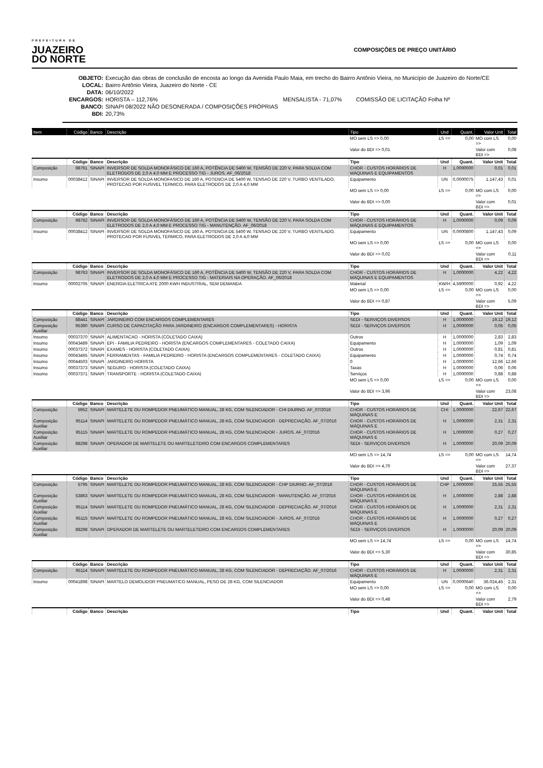PREFEITURA DE
JUAZEIRO
DO NORTE
COMPOSIÇÕES DE PREÇO UNITÁRIO
OBJETO: Execução das obras de conclusão de encosta ao longo da Avenida Paulo Maia, em trecho do Bairro Antônio Vieira, no Município de Juazeiro do Norte/CE
LOCAL: Bairro Antônio Vieira, Juazeiro do Norte - CE
DATA: 06/10/2022
ENCARGOS: HORISTA – 112,76% MENSALISTA - 71,07% COMISSÃO DE LICITAÇÃO Folha Nº
BANCO: SINAPI 08/2022 NÃO DESONERADA / COMPOSIÇÕES PRÓPRIAS
BDI: 20,73%
| Item | Código | Banco | Descrição | Tipo | Und | Quant. | Valor Unit | Total |
| --- | --- | --- | --- | --- | --- | --- | --- | --- |
| | | | | MO sem LS => 0,00 | LS => | 0,00 | MO com LS => | 0,00 |
| | | | | Valor do BDI => 0,01 | | | Valor com BDI => | 0,08 |
| | Código | Banco | Descrição | Tipo | Und | Quant. | Valor Unit | Total |
| Composição | 98761 | SINAPI | INVERSOR DE SOLDA MONOFÁSICO DE 160 A, POTÊNCIA DE 5400 W, TENSÃO DE 220 V, PARA SOLDA COM ELETRODOS DE 2,0 A 4,0 MM E PROCESSO TIG - JUROS. AF_06/2018 | CHOR - CUSTOS HORÁRIOS DE MÁQUINAS E EQUIPAMENTOS | H | 1,0000000 | 0,01 | 0,01 |
| Insumo | 00038412 | SINAPI | INVERSOR DE SOLDA MONOFASICO DE 160 A, POTENCIA DE 5400 W, TENSAO DE 220 V, TURBO VENTILADO, PROTECAO POR FUSIVEL TERMICO, PARA ELETRODOS DE 2,0 A 4,0 MM | Equipamento | UN | 0,0000075 | 1.147,43 | 0,01 |
| | | | | MO sem LS => 0,00 | LS => | 0,00 | MO com LS => | 0,00 |
| | | | | Valor do BDI => 0,00 | | | Valor com BDI => | 0,01 |
| | Código | Banco | Descrição | Tipo | Und | Quant. | Valor Unit | Total |
| Composição | 98762 | SINAPI | INVERSOR DE SOLDA MONOFÁSICO DE 160 A, POTÊNCIA DE 5400 W, TENSÃO DE 220 V, PARA SOLDA COM ELETRODOS DE 2,0 A 4,0 MM E PROCESSO TIG - MANUTENÇÃO. AF_06/2018 | CHOR - CUSTOS HORÁRIOS DE MÁQUINAS E EQUIPAMENTOS | H | 1,0000000 | 0,09 | 0,09 |
| Insumo | 00038412 | SINAPI | INVERSOR DE SOLDA MONOFASICO DE 160 A, POTENCIA DE 5400 W, TENSAO DE 220 V, TURBO VENTILADO, PROTECAO POR FUSIVEL TERMICO, PARA ELETRODOS DE 2,0 A 4,0 MM | Equipamento | UN | 0,0000800 | 1.147,43 | 0,09 |
| | | | | MO sem LS => 0,00 | LS => | 0,00 | MO com LS => | 0,00 |
| | | | | Valor do BDI => 0,02 | | | Valor com BDI => | 0,11 |
| | Código | Banco | Descrição | Tipo | Und | Quant. | Valor Unit | Total |
| Composição | 98763 | SINAPI | INVERSOR DE SOLDA MONOFÁSICO DE 160 A, POTÊNCIA DE 5400 W, TENSÃO DE 220 V, PARA SOLDA COM ELETRODOS DE 2,0 A 4,0 MM E PROCESSO TIG - MATERIAIS NA OPERAÇÃO. AF_06/2018 | CHOR - CUSTOS HORÁRIOS DE MÁQUINAS E EQUIPAMENTOS | H | 1,0000000 | 4,22 | 4,22 |
| Insumo | 00002705 | SINAPI | ENERGIA ELETRICA ATE 2000 KWH INDUSTRIAL, SEM DEMANDA | Material | KW/H | 4,5900000 | 0,92 | 4,22 |
| | | | | MO sem LS => 0,00 | LS => | 0,00 | MO com LS => | 0,00 |
| | | | | Valor do BDI => 0,87 | | | Valor com BDI => | 5,09 |
| | Código | Banco | Descrição | Tipo | Und | Quant. | Valor Unit | Total |
| Composição | 88441 | SINAPI | JARDINEIRO COM ENCARGOS COMPLEMENTARES | SEDI - SERVIÇOS DIVERSOS | H | 1,0000000 | 19,12 | 19,12 |
| Composição Auxiliar | 95390 | SINAPI | CURSO DE CAPACITAÇÃO PARA JARDINEIRO (ENCARGOS COMPLEMENTARES) - HORISTA | SEDI - SERVIÇOS DIVERSOS | H | 1,0000000 | 0,05 | 0,05 |
| Insumo | 00037370 | SINAPI | ALIMENTACAO - HORISTA (COLETADO CAIXA) | Outros | H | 1,0000000 | 2,83 | 2,83 |
| Insumo | 00043489 | SINAPI | EPI - FAMILIA PEDREIRO - HORISTA (ENCARGOS COMPLEMENTARES - COLETADO CAIXA) | Equipamento | H | 1,0000000 | 1,09 | 1,09 |
| Insumo | 00037372 | SINAPI | EXAMES - HORISTA (COLETADO CAIXA) | Outros | H | 1,0000000 | 0,81 | 0,81 |
| Insumo | 00043465 | SINAPI | FERRAMENTAS - FAMILIA PEDREIRO - HORISTA (ENCARGOS COMPLEMENTARES - COLETADO CAIXA) | Equipamento | H | 1,0000000 | 0,74 | 0,74 |
| Insumo | 00044503 | SINAPI | JARDINEIRO HORISTA | 0 | H | 1,0000000 | 12,66 | 12,66 |
| Insumo | 00037373 | SINAPI | SEGURO - HORISTA (COLETADO CAIXA) | Taxas | H | 1,0000000 | 0,06 | 0,06 |
| Insumo | 00037371 | SINAPI | TRANSPORTE - HORISTA (COLETADO CAIXA) | Serviços | H | 1,0000000 | 0,88 | 0,88 |
| | | | | MO sem LS => 0,00 | LS => | 0,00 | MO com LS => | 0,00 |
| | | | | Valor do BDI => 3,96 | | | Valor com BDI => | 23,08 |
| | Código | Banco | Descrição | Tipo | Und | Quant. | Valor Unit | Total |
| Composição | 5952 | SINAPI | MARTELETE OU ROMPEDOR PNEUMÁTICO MANUAL, 28 KG, COM SILENCIADOR - CHI DIURNO. AF_07/2016 | CHOR - CUSTOS HORÁRIOS DE MÁQUINAS E | CHI | 1,0000000 | 22,67 | 22,67 |
| Composição Auxiliar | 95114 | SINAPI | MARTELETE OU ROMPEDOR PNEUMÁTICO MANUAL, 28 KG, COM SILENCIADOR - DEPRECIAÇÃO. AF_07/2016 | CHOR - CUSTOS HORÁRIOS DE MÁQUINAS E | H | 1,0000000 | 2,31 | 2,31 |
| Composição Auxiliar | 95115 | SINAPI | MARTELETE OU ROMPEDOR PNEUMÁTICO MANUAL, 28 KG, COM SILENCIADOR - JUROS. AF_07/2016 | CHOR - CUSTOS HORÁRIOS DE MÁQUINAS E | H | 1,0000000 | 0,27 | 0,27 |
| Composição Auxiliar | 88298 | SINAPI | OPERADOR DE MARTELETE OU MARTELETEIRO COM ENCARGOS COMPLEMENTARES | SEDI - SERVIÇOS DIVERSOS | H | 1,0000000 | 20,09 | 20,09 |
| | | | | MO sem LS => 14,74 | LS => | 0,00 | MO com LS => | 14,74 |
| | | | | Valor do BDI => 4,70 | | | Valor com BDI => | 27,37 |
| | Código | Banco | Descrição | Tipo | Und | Quant. | Valor Unit | Total |
| Composição | 5795 | SINAPI | MARTELETE OU ROMPEDOR PNEUMÁTICO MANUAL, 28 KG, COM SILENCIADOR - CHP DIURNO. AF_07/2016 | CHOR - CUSTOS HORÁRIOS DE MÁQUINAS E | CHP | 1,0000000 | 25,55 | 25,55 |
| Composição Auxiliar | 53863 | SINAPI | MARTELETE OU ROMPEDOR PNEUMÁTICO MANUAL, 28 KG, COM SILENCIADOR - MANUTENÇÃO. AF_07/2016 | CHOR - CUSTOS HORÁRIOS DE MÁQUINAS E | H | 1,0000000 | 2,88 | 2,88 |
| Composição Auxiliar | 95114 | SINAPI | MARTELETE OU ROMPEDOR PNEUMÁTICO MANUAL, 28 KG, COM SILENCIADOR - DEPRECIAÇÃO. AF_07/2016 | CHOR - CUSTOS HORÁRIOS DE MÁQUINAS E | H | 1,0000000 | 2,31 | 2,31 |
| Composição Auxiliar | 95115 | SINAPI | MARTELETE OU ROMPEDOR PNEUMÁTICO MANUAL, 28 KG, COM SILENCIADOR - JUROS. AF_07/2016 | CHOR - CUSTOS HORÁRIOS DE MÁQUINAS E | H | 1,0000000 | 0,27 | 0,27 |
| Composição Auxiliar | 88298 | SINAPI | OPERADOR DE MARTELETE OU MARTELETEIRO COM ENCARGOS COMPLEMENTARES | SEDI - SERVIÇOS DIVERSOS | H | 1,0000000 | 20,09 | 20,09 |
| | | | | MO sem LS => 14,74 | LS => | 0,00 | MO com LS => | 14,74 |
| | | | | Valor do BDI => 5,30 | | | Valor com BDI => | 30,85 |
| | Código | Banco | Descrição | Tipo | Und | Quant. | Valor Unit | Total |
| Composição | 95114 | SINAPI | MARTELETE OU ROMPEDOR PNEUMÁTICO MANUAL, 28 KG, COM SILENCIADOR - DEPRECIAÇÃO. AF_07/2016 | CHOR - CUSTOS HORÁRIOS DE MÁQUINAS E | H | 1,0000000 | 2,31 | 2,31 |
| Insumo | 00041898 | SINAPI | MARTELO DEMOLIDOR PNEUMATICO MANUAL, PESO DE 28 KG, COM SILENCIADOR | Equipamento | UN | 0,0000640 | 36.024,45 | 2,31 |
| | | | | MO sem LS => 0,00 | LS => | 0,00 | MO com LS => | 0,00 |
| | | | | Valor do BDI => 0,48 | | | Valor com BDI => | 2,79 |
| | Código | Banco | Descrição | Tipo | Und | Quant. | Valor Unit | Total |